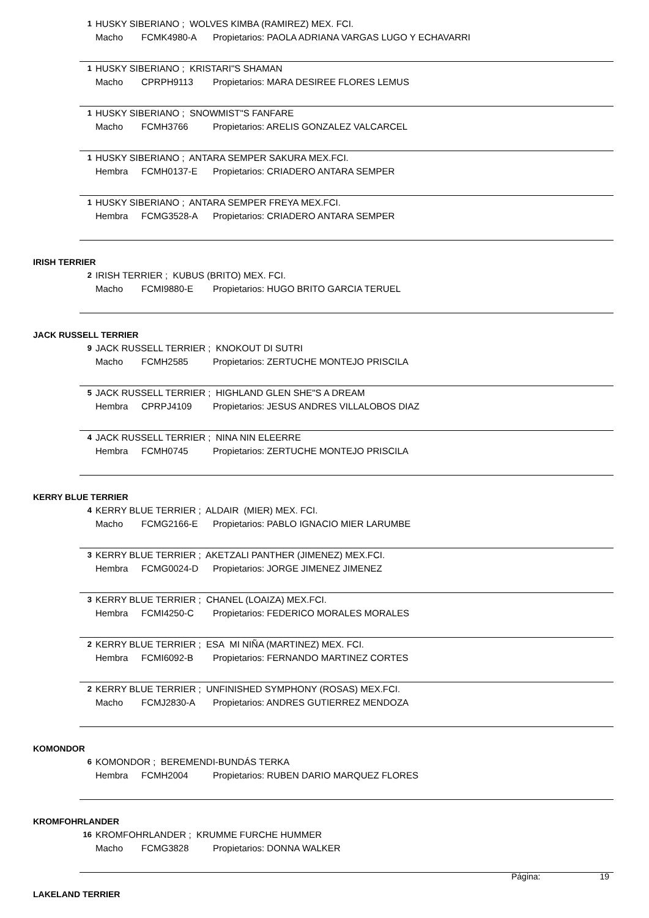1 HUSKY SIBERIANO ; WOLVES KIMBA (RAMIREZ) MEX. FCI.
Macho FCMK4980-A Propietarios: PAOLA ADRIANA VARGAS LUGO Y ECHAVARRI
1 HUSKY SIBERIANO ; KRISTARI"S SHAMAN
Macho CPRPH9113 Propietarios: MARA DESIREE FLORES LEMUS
1 HUSKY SIBERIANO ; SNOWMIST"S FANFARE
Macho FCMH3766 Propietarios: ARELIS GONZALEZ VALCARCEL
1 HUSKY SIBERIANO ; ANTARA SEMPER SAKURA MEX.FCI.
Hembra FCMH0137-E Propietarios: CRIADERO ANTARA SEMPER
1 HUSKY SIBERIANO ; ANTARA SEMPER FREYA MEX.FCI.
Hembra FCMG3528-A Propietarios: CRIADERO ANTARA SEMPER
IRISH TERRIER
2 IRISH TERRIER ; KUBUS (BRITO) MEX. FCI.
Macho FCMI9880-E Propietarios: HUGO BRITO GARCIA TERUEL
JACK RUSSELL TERRIER
9 JACK RUSSELL TERRIER ; KNOKOUT DI SUTRI
Macho FCMH2585 Propietarios: ZERTUCHE MONTEJO PRISCILA
5 JACK RUSSELL TERRIER ; HIGHLAND GLEN SHE"S A DREAM
Hembra CPRPJ4109 Propietarios: JESUS ANDRES VILLALOBOS DIAZ
4 JACK RUSSELL TERRIER ; NINA NIN ELEERRE
Hembra FCMH0745 Propietarios: ZERTUCHE MONTEJO PRISCILA
KERRY BLUE TERRIER
4 KERRY BLUE TERRIER ; ALDAIR (MIER) MEX. FCI.
Macho FCMG2166-E Propietarios: PABLO IGNACIO MIER LARUMBE
3 KERRY BLUE TERRIER ; AKETZALI PANTHER (JIMENEZ) MEX.FCI.
Hembra FCMG0024-D Propietarios: JORGE JIMENEZ JIMENEZ
3 KERRY BLUE TERRIER ; CHANEL (LOAIZA) MEX.FCI.
Hembra FCMI4250-C Propietarios: FEDERICO MORALES MORALES
2 KERRY BLUE TERRIER ; ESA MI NIÑA (MARTINEZ) MEX. FCI.
Hembra FCMI6092-B Propietarios: FERNANDO MARTINEZ CORTES
2 KERRY BLUE TERRIER ; UNFINISHED SYMPHONY (ROSAS) MEX.FCI.
Macho FCMJ2830-A Propietarios: ANDRES GUTIERREZ MENDOZA
KOMONDOR
6 KOMONDOR ; BEREMENDI-BUNDÁS TERKA
Hembra FCMH2004 Propietarios: RUBEN DARIO MARQUEZ FLORES
KROMFOHRLANDER
16 KROMFOHRLANDER ; KRUMME FURCHE HUMMER
Macho FCMG3828 Propietarios: DONNA WALKER
LAKELAND TERRIER
Página: 19